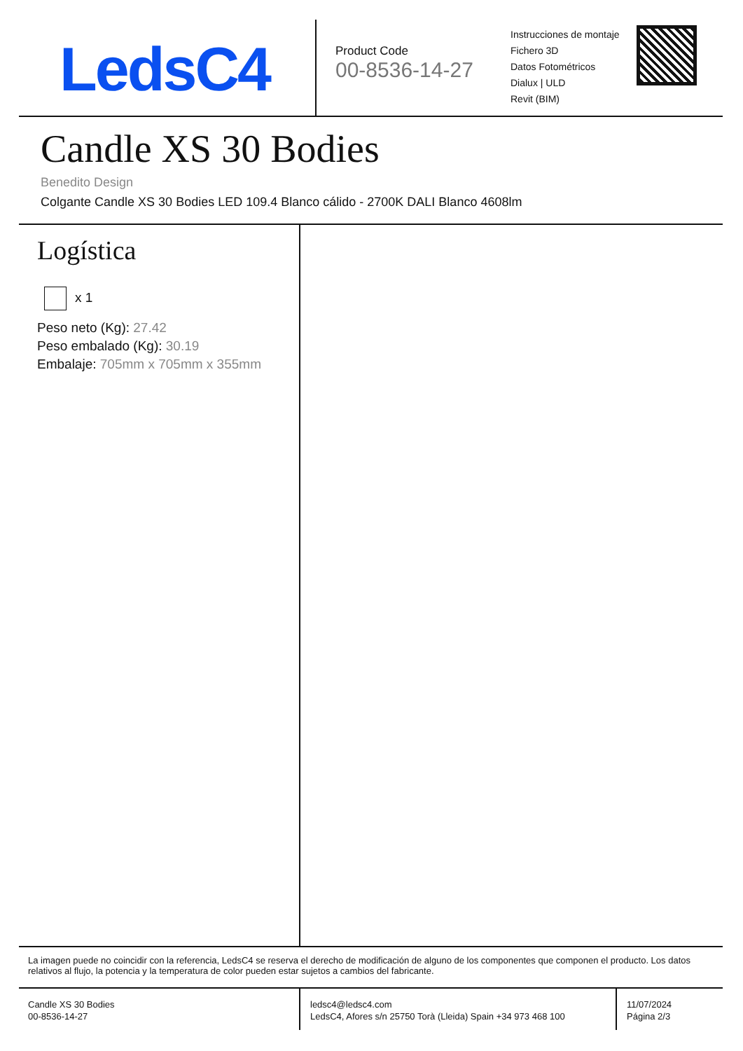LedsC4
Product Code
00-8536-14-27
Instrucciones de montaje
Fichero 3D
Datos Fotométricos
Dialux | ULD
Revit (BIM)
Candle XS 30 Bodies
Benedito Design
Colgante Candle XS 30 Bodies LED 109.4 Blanco cálido - 2700K DALI Blanco 4608lm
Logística
x 1
Peso neto (Kg): 27.42
Peso embalado (Kg): 30.19
Embalaje: 705mm x 705mm x 355mm
La imagen puede no coincidir con la referencia, LedsC4 se reserva el derecho de modificación de alguno de los componentes que componen el producto. Los datos relativos al flujo, la potencia y la temperatura de color pueden estar sujetos a cambios del fabricante.
Candle XS 30 Bodies
00-8536-14-27
ledsc4@ledsc4.com
LedsC4, Afores s/n 25750 Torà (Lleida) Spain +34 973 468 100
11/07/2024
Página 2/3